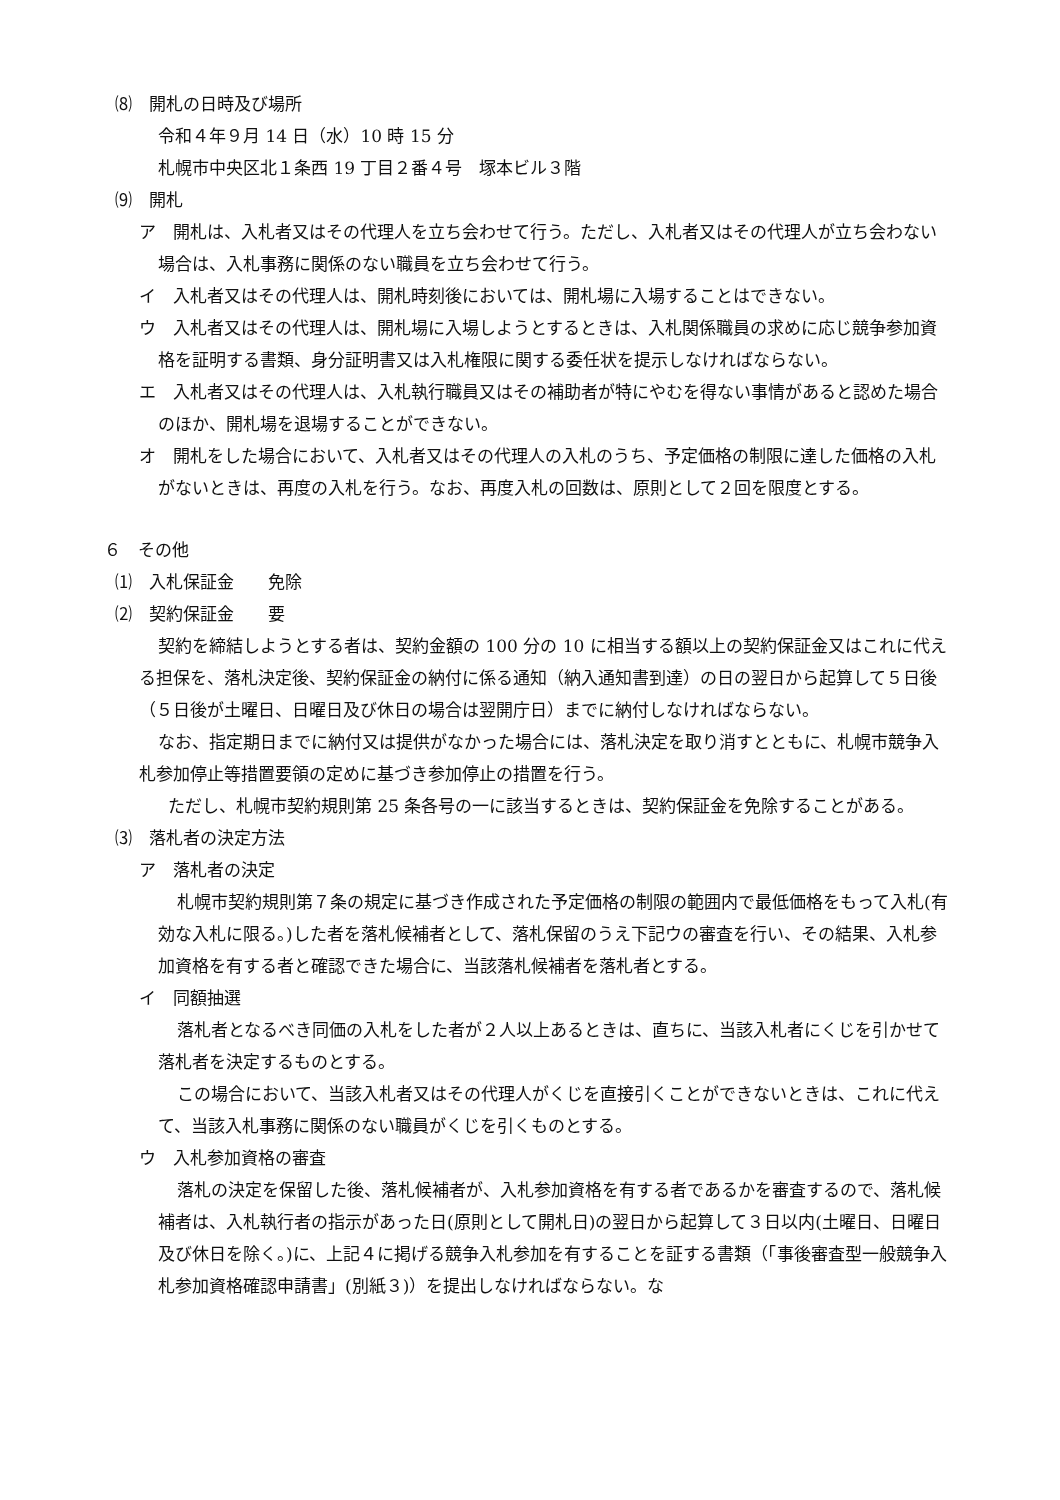⑻　開札の日時及び場所
令和４年９月 14 日（水）10 時 15 分
札幌市中央区北１条西 19 丁目２番４号　塚本ビル３階
⑼　開札
ア　開札は、入札者又はその代理人を立ち会わせて行う。ただし、入札者又はその代理人が立ち会わない場合は、入札事務に関係のない職員を立ち会わせて行う。
イ　入札者又はその代理人は、開札時刻後においては、開札場に入場することはできない。
ウ　入札者又はその代理人は、開札場に入場しようとするときは、入札関係職員の求めに応じ競争参加資格を証明する書類、身分証明書又は入札権限に関する委任状を提示しなければならない。
エ　入札者又はその代理人は、入札執行職員又はその補助者が特にやむを得ない事情があると認めた場合のほか、開札場を退場することができない。
オ　開札をした場合において、入札者又はその代理人の入札のうち、予定価格の制限に達した価格の入札がないときは、再度の入札を行う。なお、再度入札の回数は、原則として２回を限度とする。
６　その他
⑴　入札保証金　　免除
⑵　契約保証金　　要
契約を締結しようとする者は、契約金額の 100 分の 10 に相当する額以上の契約保証金又はこれに代える担保を、落札決定後、契約保証金の納付に係る通知（納入通知書到達）の日の翌日から起算して５日後（５日後が土曜日、日曜日及び休日の場合は翌開庁日）までに納付しなければならない。
なお、指定期日までに納付又は提供がなかった場合には、落札決定を取り消すとともに、札幌市競争入札参加停止等措置要領の定めに基づき参加停止の措置を行う。
ただし、札幌市契約規則第 25 条各号の一に該当するときは、契約保証金を免除することがある。
⑶　落札者の決定方法
ア　落札者の決定
札幌市契約規則第７条の規定に基づき作成された予定価格の制限の範囲内で最低価格をもって入札(有効な入札に限る。)した者を落札候補者として、落札保留のうえ下記ウの審査を行い、その結果、入札参加資格を有する者と確認できた場合に、当該落札候補者を落札者とする。
イ　同額抽選
落札者となるべき同価の入札をした者が２人以上あるときは、直ちに、当該入札者にくじを引かせて落札者を決定するものとする。
この場合において、当該入札者又はその代理人がくじを直接引くことができないときは、これに代えて、当該入札事務に関係のない職員がくじを引くものとする。
ウ　入札参加資格の審査
落札の決定を保留した後、落札候補者が、入札参加資格を有する者であるかを審査するので、落札候補者は、入札執行者の指示があった日(原則として開札日)の翌日から起算して３日以内(土曜日、日曜日及び休日を除く。)に、上記４に掲げる競争入札参加を有することを証する書類（「事後審査型一般競争入札参加資格確認申請書」(別紙３)）を提出しなければならない。な